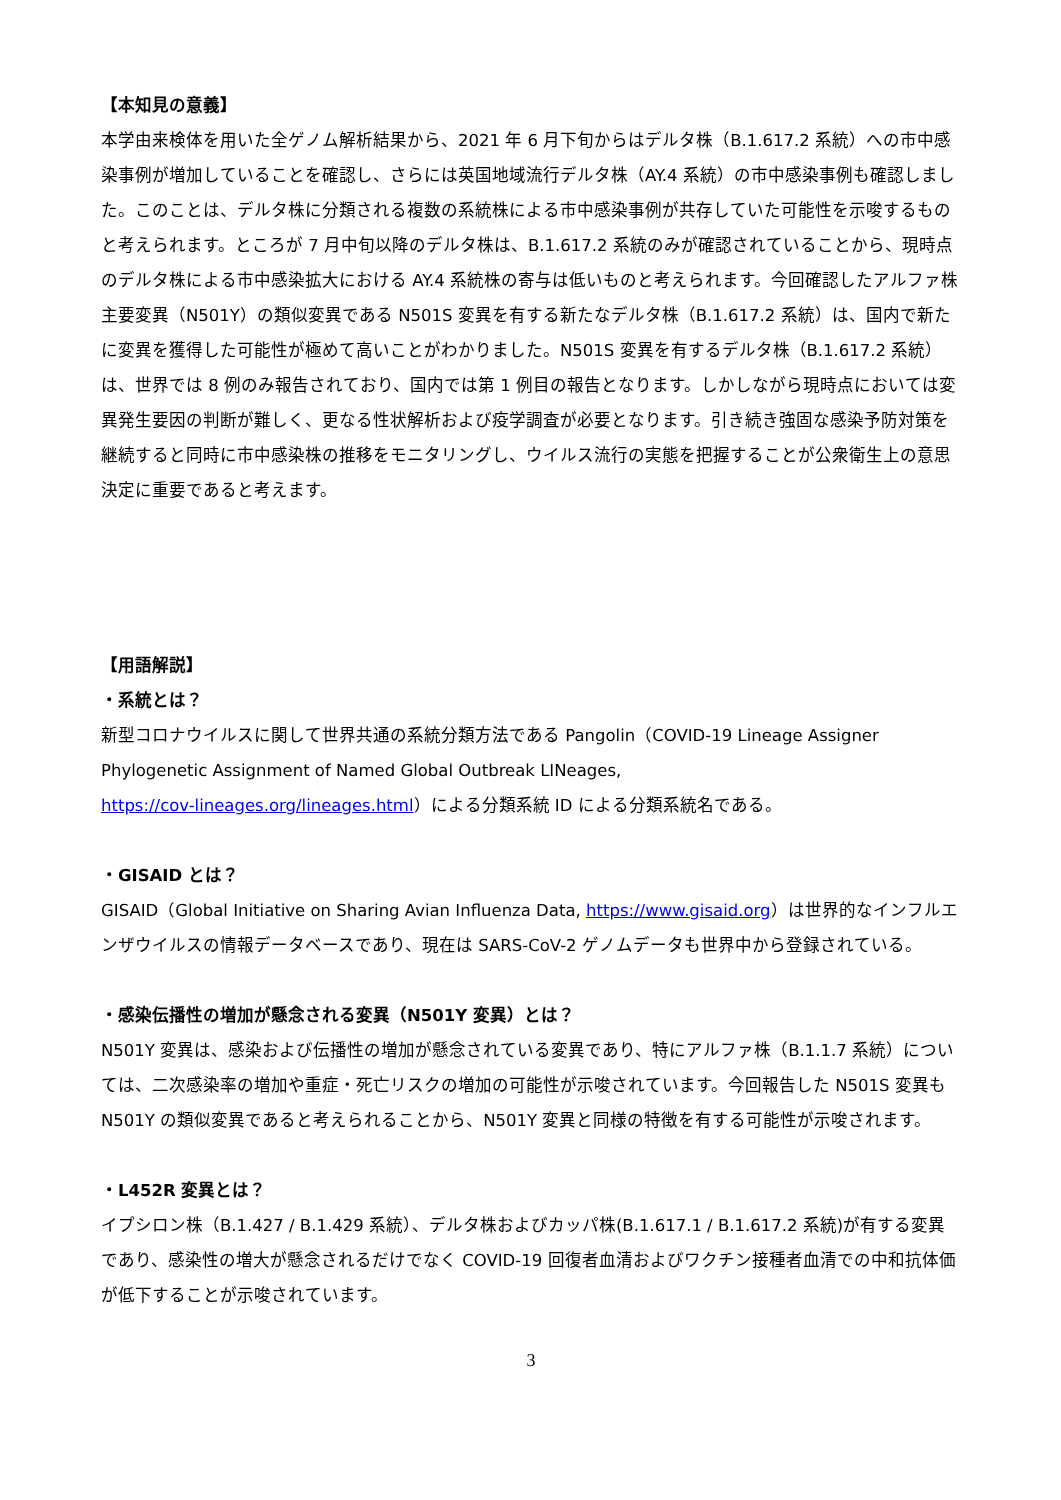【本知見の意義】
本学由来検体を用いた全ゲノム解析結果から、2021 年 6 月下旬からはデルタ株（B.1.617.2 系統）への市中感染事例が増加していることを確認し、さらには英国地域流行デルタ株（AY.4 系統）の市中感染事例も確認しました。このことは、デルタ株に分類される複数の系統株による市中感染事例が共存していた可能性を示唆するものと考えられます。ところが 7 月中旬以降のデルタ株は、B.1.617.2 系統のみが確認されていることから、現時点のデルタ株による市中感染拡大における AY.4 系統株の寄与は低いものと考えられます。今回確認したアルファ株主要変異（N501Y）の類似変異である N501S 変異を有する新たなデルタ株（B.1.617.2 系統）は、国内で新たに変異を獲得した可能性が極めて高いことがわかりました。N501S 変異を有するデルタ株（B.1.617.2 系統）は、世界では 8 例のみ報告されており、国内では第 1 例目の報告となります。しかしながら現時点においては変異発生要因の判断が難しく、更なる性状解析および疫学調査が必要となります。引き続き強固な感染予防対策を継続すると同時に市中感染株の推移をモニタリングし、ウイルス流行の実態を把握することが公衆衛生上の意思決定に重要であると考えます。
【用語解説】
・系統とは？
新型コロナウイルスに関して世界共通の系統分類方法である Pangolin（COVID-19 Lineage Assigner Phylogenetic Assignment of Named Global Outbreak LINeages,
https://cov-lineages.org/lineages.html）による分類系統 ID による分類系統名である。
・GISAID とは？
GISAID（Global Initiative on Sharing Avian Influenza Data, https://www.gisaid.org）は世界的なインフルエンザウイルスの情報データベースであり、現在は SARS-CoV-2 ゲノムデータも世界中から登録されている。
・感染伝播性の増加が懸念される変異（N501Y 変異）とは？
N501Y 変異は、感染および伝播性の増加が懸念されている変異であり、特にアルファ株（B.1.1.7 系統）については、二次感染率の増加や重症・死亡リスクの増加の可能性が示唆されています。今回報告した N501S 変異も N501Y の類似変異であると考えられることから、N501Y 変異と同様の特徴を有する可能性が示唆されます。
・L452R 変異とは？
イプシロン株（B.1.427 / B.1.429 系統）、デルタ株およびカッパ株(B.1.617.1 / B.1.617.2 系統)が有する変異であり、感染性の増大が懸念されるだけでなく COVID-19 回復者血清およびワクチン接種者血清での中和抗体価が低下することが示唆されています。
3